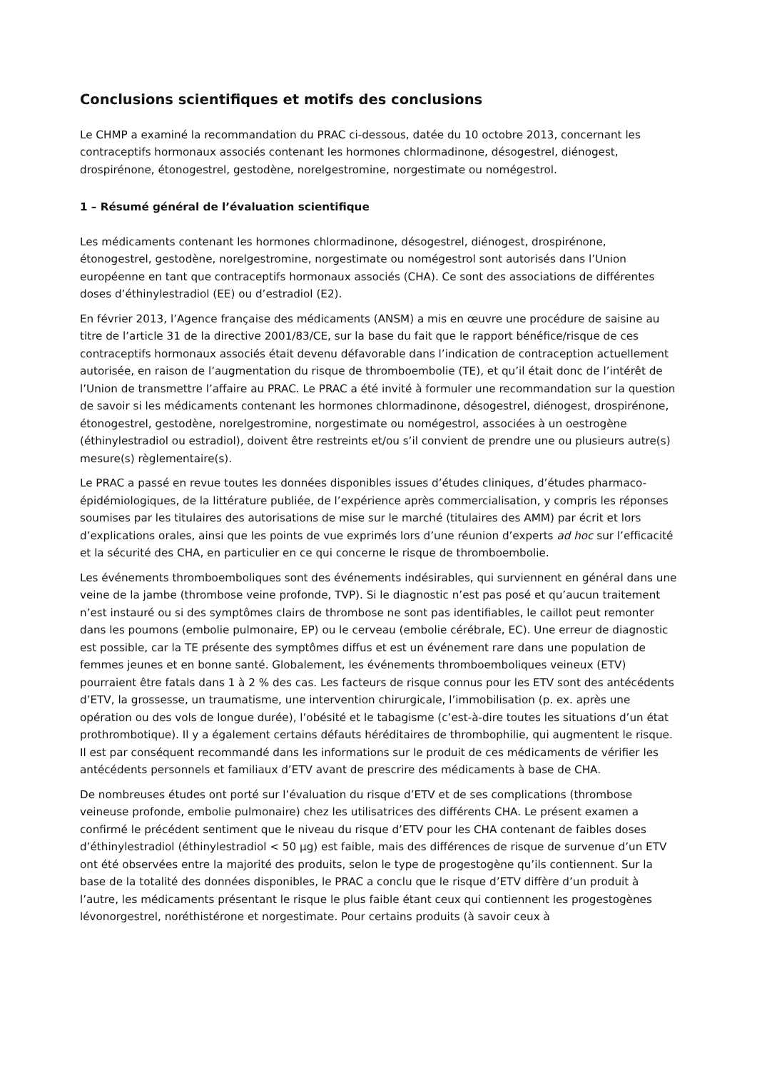Conclusions scientifiques et motifs des conclusions
Le CHMP a examiné la recommandation du PRAC ci-dessous, datée du 10 octobre 2013, concernant les contraceptifs hormonaux associés contenant les hormones chlormadinone, désogestrel, diénogest, drospirénone, étonogestrel, gestodène, norelgestromine, norgestimate ou nomégestrol.
1 – Résumé général de l’évaluation scientifique
Les médicaments contenant les hormones chlormadinone, désogestrel, diénogest, drospirénone, étonogestrel, gestodène, norelgestromine, norgestimate ou nomégestrol sont autorisés dans l’Union européenne en tant que contraceptifs hormonaux associés (CHA). Ce sont des associations de différentes doses d’éthinylestradiol (EE) ou d’estradiol (E2).
En février 2013, l’Agence française des médicaments (ANSM) a mis en œuvre une procédure de saisine au titre de l’article 31 de la directive 2001/83/CE, sur la base du fait que le rapport bénéfice/risque de ces contraceptifs hormonaux associés était devenu défavorable dans l’indication de contraception actuellement autorisée, en raison de l’augmentation du risque de thromboembolie (TE), et qu’il était donc de l’intérêt de l’Union de transmettre l’affaire au PRAC. Le PRAC a été invité à formuler une recommandation sur la question de savoir si les médicaments contenant les hormones chlormadinone, désogestrel, diénogest, drospirénone, étonogestrel, gestodène, norelgestromine, norgestimate ou nomégestrol, associées à un oestrogène (éthinylestradiol ou estradiol), doivent être restreints et/ou s’il convient de prendre une ou plusieurs autre(s) mesure(s) règlementaire(s).
Le PRAC a passé en revue toutes les données disponibles issues d’études cliniques, d’études pharmaco-épidémiologiques, de la littérature publiée, de l’expérience après commercialisation, y compris les réponses soumises par les titulaires des autorisations de mise sur le marché (titulaires des AMM) par écrit et lors d’explications orales, ainsi que les points de vue exprimés lors d’une réunion d’experts ad hoc sur l’efficacité et la sécurité des CHA, en particulier en ce qui concerne le risque de thromboembolie.
Les événements thromboemboliques sont des événements indésirables, qui surviennent en général dans une veine de la jambe (thrombose veine profonde, TVP). Si le diagnostic n’est pas posé et qu’aucun traitement n’est instauré ou si des symptômes clairs de thrombose ne sont pas identifiables, le caillot peut remonter dans les poumons (embolie pulmonaire, EP) ou le cerveau (embolie cérébrale, EC). Une erreur de diagnostic est possible, car la TE présente des symptômes diffus et est un événement rare dans une population de femmes jeunes et en bonne santé. Globalement, les événements thromboemboliques veineux (ETV) pourraient être fatals dans 1 à 2 % des cas. Les facteurs de risque connus pour les ETV sont des antécédents d’ETV, la grossesse, un traumatisme, une intervention chirurgicale, l’immobilisation (p. ex. après une opération ou des vols de longue durée), l’obésité et le tabagisme (c’est-à-dire toutes les situations d’un état prothrombotique). Il y a également certains défauts héréditaires de thrombophilie, qui augmentent le risque. Il est par conséquent recommandé dans les informations sur le produit de ces médicaments de vérifier les antécédents personnels et familiaux d’ETV avant de prescrire des médicaments à base de CHA.
De nombreuses études ont porté sur l’évaluation du risque d’ETV et de ses complications (thrombose veineuse profonde, embolie pulmonaire) chez les utilisatrices des différents CHA. Le présent examen a confirmé le précédent sentiment que le niveau du risque d’ETV pour les CHA contenant de faibles doses d’éthinylestradiol (éthinylestradiol < 50 µg) est faible, mais des différences de risque de survenue d’un ETV ont été observées entre la majorité des produits, selon le type de progestogène qu’ils contiennent. Sur la base de la totalité des données disponibles, le PRAC a conclu que le risque d’ETV diffère d’un produit à l’autre, les médicaments présentant le risque le plus faible étant ceux qui contiennent les progestogènes lévonorgestrel, noréthistérone et norgestimate. Pour certains produits (à savoir ceux à